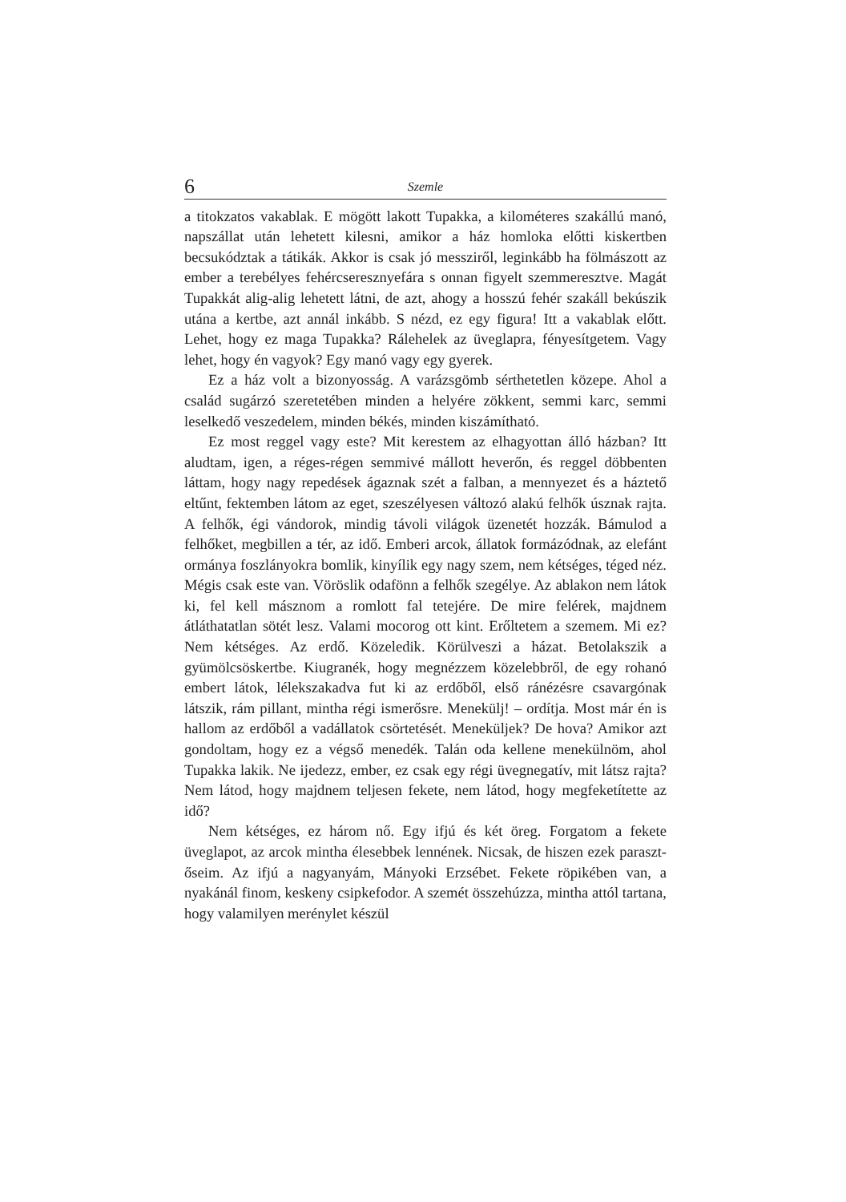6 Szemle
a titokzatos vakablak. E mögött lakott Tupakka, a kilométeres szakállú manó, napszállat után lehetett kilesni, amikor a ház homloka előtti kiskertben becsukództak a tátikák. Akkor is csak jó messziről, leginkább ha fölmászott az ember a terebélyes fehércseresznyefára s onnan figyelt szemmeresztve. Magát Tupakkát alig-alig lehetett látni, de azt, ahogy a hosszú fehér szakáll bekúszik utána a kertbe, azt annál inkább. S nézd, ez egy figura! Itt a vakablak előtt. Lehet, hogy ez maga Tupakka? Rálehelek az üveglapra, fényesítgetem. Vagy lehet, hogy én vagyok? Egy manó vagy egy gyerek.
Ez a ház volt a bizonyosság. A varázsgömb sérthetetlen közepe. Ahol a család sugárzó szeretetében minden a helyére zökkent, semmi karc, semmi leselkedő veszedelem, minden békés, minden kiszámítható.
Ez most reggel vagy este? Mit kerestem az elhagyottan álló házban? Itt aludtam, igen, a réges-régen semmivé mállott heverőn, és reggel döbbenten láttam, hogy nagy repedések ágaznak szét a falban, a mennyezet és a háztető eltűnt, fektemben látom az eget, szeszélyesen változó alakú felhők úsznak rajta. A felhők, égi vándorok, mindig távoli világok üzenetét hozzák. Bámulod a felhőket, megbillen a tér, az idő. Emberi arcok, állatok formázódnak, az elefánt ormánya foszlányokra bomlik, kinyílik egy nagy szem, nem kétséges, téged néz. Mégis csak este van. Vöröslik odafönn a felhők szegélye. Az ablakon nem látok ki, fel kell másznom a romlott fal tetejére. De mire felérek, majdnem átláthatatlan sötét lesz. Valami mocorog ott kint. Erőltetem a szemem. Mi ez? Nem kétséges. Az erdő. Közeledik. Körülveszi a házat. Betolakszik a gyümölcsöskertbe. Kiugranék, hogy megnézzem közelebbről, de egy rohanó embert látok, lélekszakadva fut ki az erdőből, első ránézésre csavargónak látszik, rám pillant, mintha régi ismerősre. Menekülj! – ordítja. Most már én is hallom az erdőből a vadállatok csörtetését. Meneküljek? De hova? Amikor azt gondoltam, hogy ez a végső menedék. Talán oda kellene menekülnöm, ahol Tupakka lakik. Ne ijedezz, ember, ez csak egy régi üvegnegatív, mit látsz rajta? Nem látod, hogy majdnem teljesen fekete, nem látod, hogy megfeketítette az idő?
Nem kétséges, ez három nő. Egy ifjú és két öreg. Forgatom a fekete üveglapot, az arcok mintha élesebbek lennének. Nicsak, de hiszen ezek paraszt-őseim. Az ifjú a nagyanyám, Mányoki Erzsébet. Fekete röpikében van, a nyakánál finom, keskeny csipkefodor. A szemét összehúzza, mintha attól tartana, hogy valamilyen merénylet készül